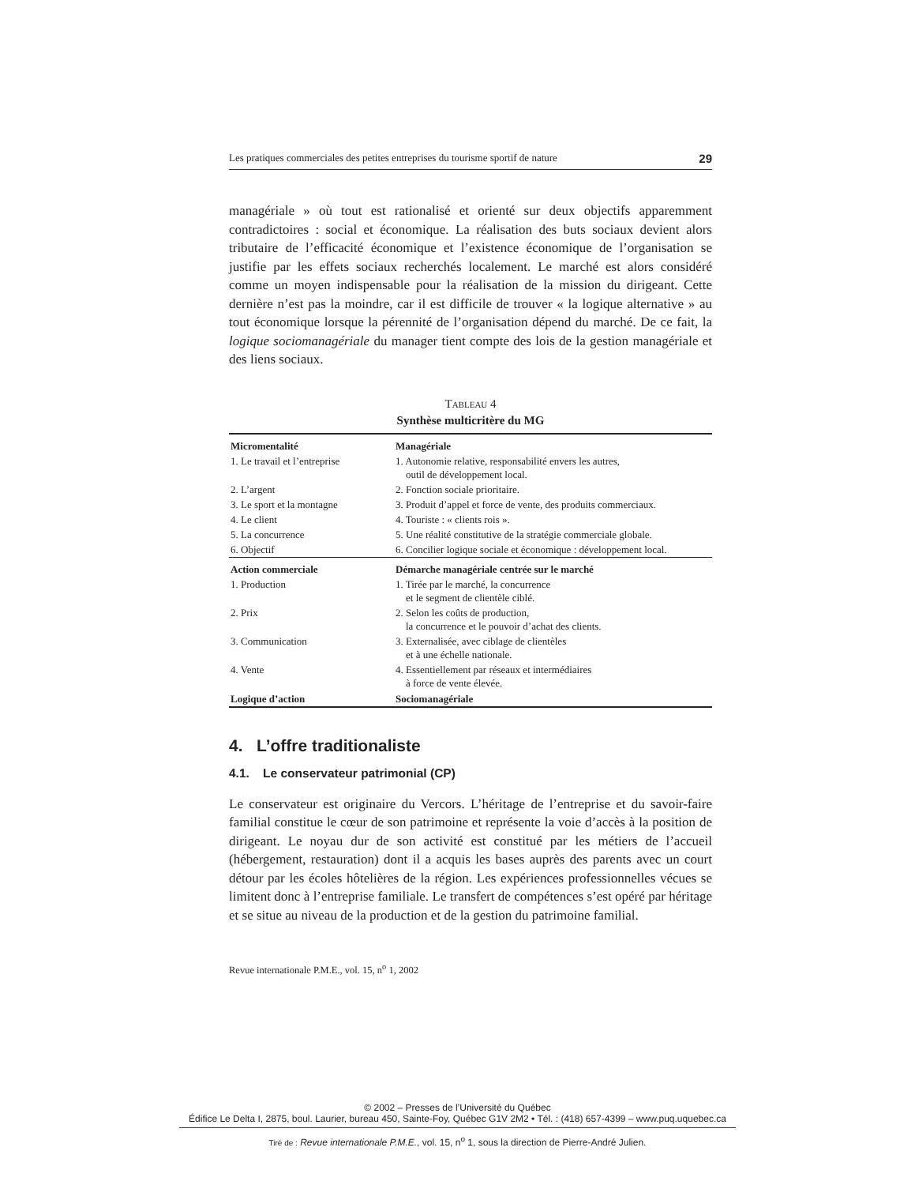Les pratiques commerciales des petites entreprises du tourisme sportif de nature 29
managériale » où tout est rationalisé et orienté sur deux objectifs apparemment contradictoires : social et économique. La réalisation des buts sociaux devient alors tributaire de l’efficacité économique et l’existence économique de l’organisation se justifie par les effets sociaux recherchés localement. Le marché est alors considéré comme un moyen indispensable pour la réalisation de la mission du dirigeant. Cette dernière n’est pas la moindre, car il est difficile de trouver « la logique alternative » au tout économique lorsque la pérennité de l’organisation dépend du marché. De ce fait, la logique sociomanagériale du manager tient compte des lois de la gestion managériale et des liens sociaux.
TABLEAU 4
Synthèse multicritère du MG
| Micromentalité | Managériale |
| --- | --- |
| 1. Le travail et l’entreprise | 1. Autonomie relative, responsabilité envers les autres, outil de développement local. |
| 2. L’argent | 2. Fonction sociale prioritaire. |
| 3. Le sport et la montagne | 3. Produit d’appel et force de vente, des produits commerciaux. |
| 4. Le client | 4. Touriste : « clients rois ». |
| 5. La concurrence | 5. Une réalité constitutive de la stratégie commerciale globale. |
| 6. Objectif | 6. Concilier logique sociale et économique : développement local. |
| Action commerciale | Démarche managériale centrée sur le marché |
| 1. Production | 1. Tirée par le marché, la concurrence et le segment de clientèle ciblé. |
| 2. Prix | 2. Selon les coûts de production, la concurrence et le pouvoir d’achat des clients. |
| 3. Communication | 3. Externalisée, avec ciblage de clientèles et à une échelle nationale. |
| 4. Vente | 4. Essentiellement par réseaux et intermédiaires à force de vente élevée. |
| Logique d’action | Sociomanagériale |
4. L’offre traditionaliste
4.1. Le conservateur patrimonial (CP)
Le conservateur est originaire du Vercors. L’héritage de l’entreprise et du savoir-faire familial constitue le cœur de son patrimoine et représente la voie d’accès à la position de dirigeant. Le noyau dur de son activité est constitué par les métiers de l’accueil (hébergement, restauration) dont il a acquis les bases auprès des parents avec un court détour par les écoles hôtelières de la région. Les expériences professionnelles vécues se limitent donc à l’entreprise familiale. Le transfert de compétences s’est opéré par héritage et se situe au niveau de la production et de la gestion du patrimoine familial.
Revue internationale P.M.E., vol. 15, n<sup>o</sup> 1, 2002
© 2002 – Presses de l’Université du Québec
Édifice Le Delta I, 2875, boul. Laurier, bureau 450, Sainte-Foy, Québec G1V 2M2 • Tél. : (418) 657-4399 – www.puq.uquebec.ca
Tiré de : Revue internationale P.M.E., vol. 15, n<sup>o</sup> 1, sous la direction de Pierre-André Julien.